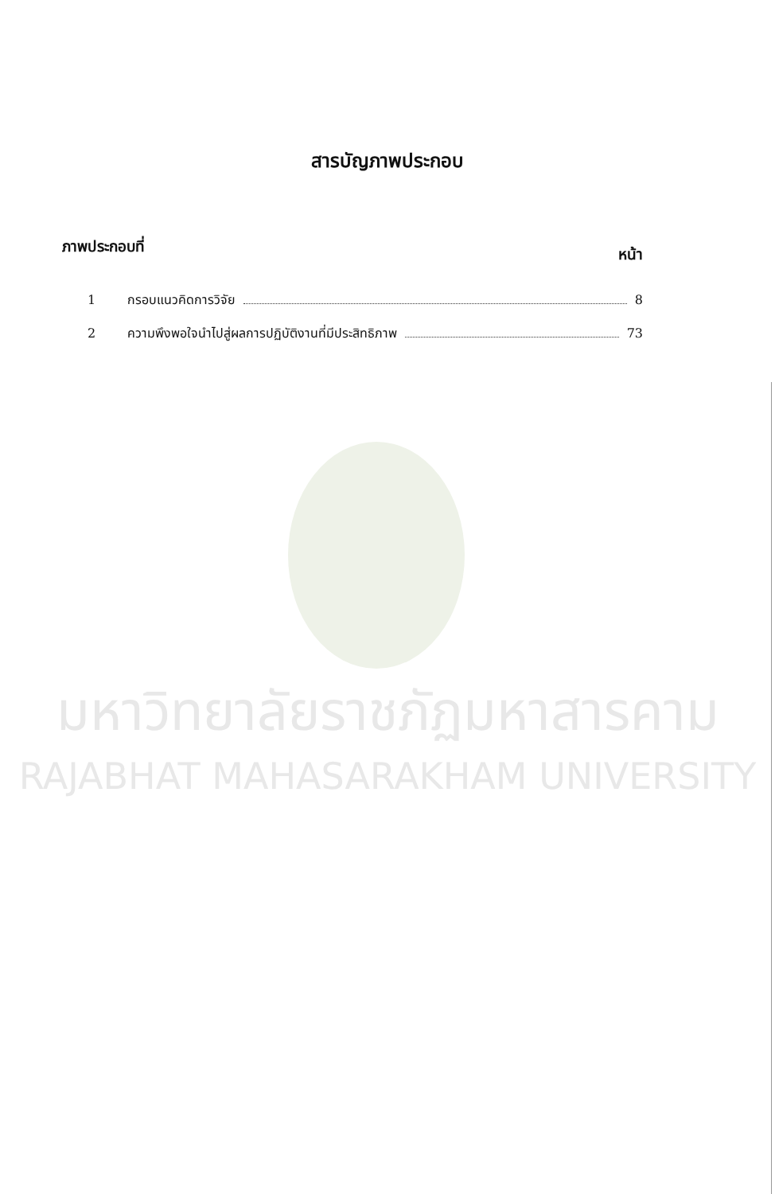สารบัญภาพประกอบ
ภาพประกอบที่ หน้า
1 กรอบแนวคิดการวิจัย 8
2 ความพึงพอใจนำไปสู่ผลการปฏิบัติงานที่มีประสิทธิภาพ 73
มหาวิทยาลัยราชภัฏมหาสารคาม
RAJABHAT MAHASARAKHAM UNIVERSITY